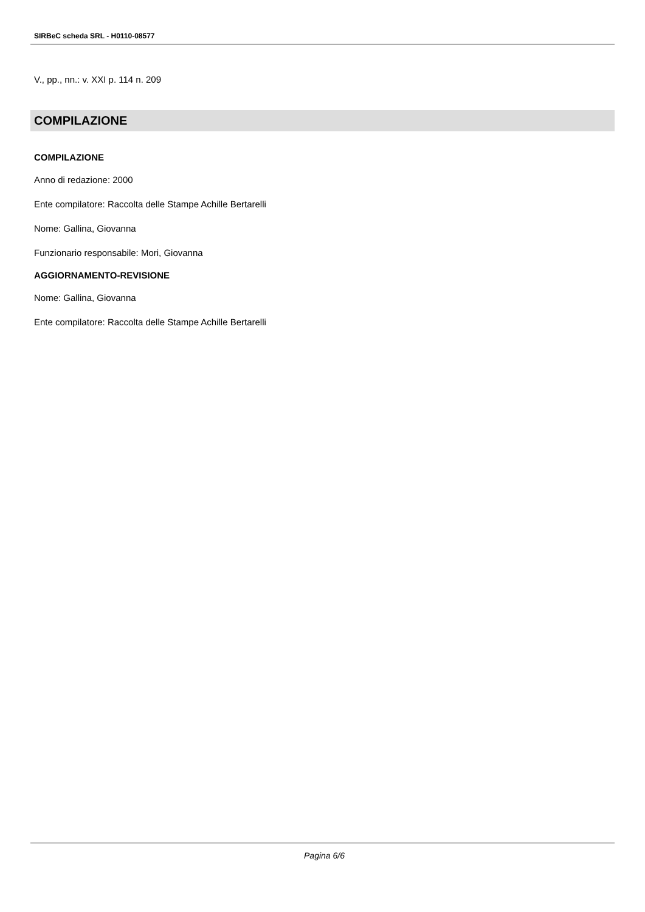SIRBeC scheda SRL - H0110-08577
V., pp., nn.: v. XXI p. 114 n. 209
COMPILAZIONE
COMPILAZIONE
Anno di redazione: 2000
Ente compilatore: Raccolta delle Stampe Achille Bertarelli
Nome: Gallina, Giovanna
Funzionario responsabile: Mori, Giovanna
AGGIORNAMENTO-REVISIONE
Nome: Gallina, Giovanna
Ente compilatore: Raccolta delle Stampe Achille Bertarelli
Pagina 6/6